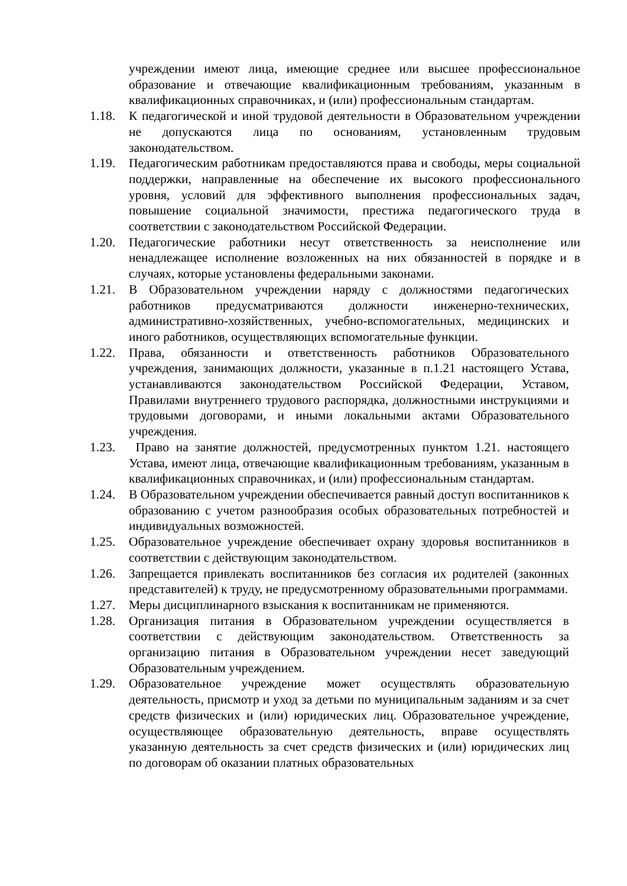учреждении имеют лица, имеющие среднее или высшее профессиональное образование и отвечающие квалификационным требованиям, указанным в квалификационных справочниках, и (или) профессиональным стандартам.
1.18. К педагогической и иной трудовой деятельности в Образовательном учреждении не допускаются лица по основаниям, установленным трудовым законодательством.
1.19. Педагогическим работникам предоставляются права и свободы, меры социальной поддержки, направленные на обеспечение их высокого профессионального уровня, условий для эффективного выполнения профессиональных задач, повышение социальной значимости, престижа педагогического труда в соответствии с законодательством Российской Федерации.
1.20. Педагогические работники несут ответственность за неисполнение или ненадлежащее исполнение возложенных на них обязанностей в порядке и в случаях, которые установлены федеральными законами.
1.21. В Образовательном учреждении наряду с должностями педагогических работников предусматриваются должности инженерно-технических, административно-хозяйственных, учебно-вспомогательных, медицинских и иного работников, осуществляющих вспомогательные функции.
1.22. Права, обязанности и ответственность работников Образовательного учреждения, занимающих должности, указанные в п.1.21 настоящего Устава, устанавливаются законодательством Российской Федерации, Уставом, Правилами внутреннего трудового распорядка, должностными инструкциями и трудовыми договорами, и иными локальными актами Образовательного учреждения.
1.23. Право на занятие должностей, предусмотренных пунктом 1.21. настоящего Устава, имеют лица, отвечающие квалификационным требованиям, указанным в квалификационных справочниках, и (или) профессиональным стандартам.
1.24. В Образовательном учреждении обеспечивается равный доступ воспитанников к образованию с учетом разнообразия особых образовательных потребностей и индивидуальных возможностей.
1.25. Образовательное учреждение обеспечивает охрану здоровья воспитанников в соответствии с действующим законодательством.
1.26. Запрещается привлекать воспитанников без согласия их родителей (законных представителей) к труду, не предусмотренному образовательными программами.
1.27. Меры дисциплинарного взыскания к воспитанникам не применяются.
1.28. Организация питания в Образовательном учреждении осуществляется в соответствии с действующим законодательством. Ответственность за организацию питания в Образовательном учреждении несет заведующий Образовательным учреждением.
1.29. Образовательное учреждение может осуществлять образовательную деятельность, присмотр и уход за детьми по муниципальным заданиям и за счет средств физических и (или) юридических лиц. Образовательное учреждение, осуществляющее образовательную деятельность, вправе осуществлять указанную деятельность за счет средств физических и (или) юридических лиц по договорам об оказании платных образовательных